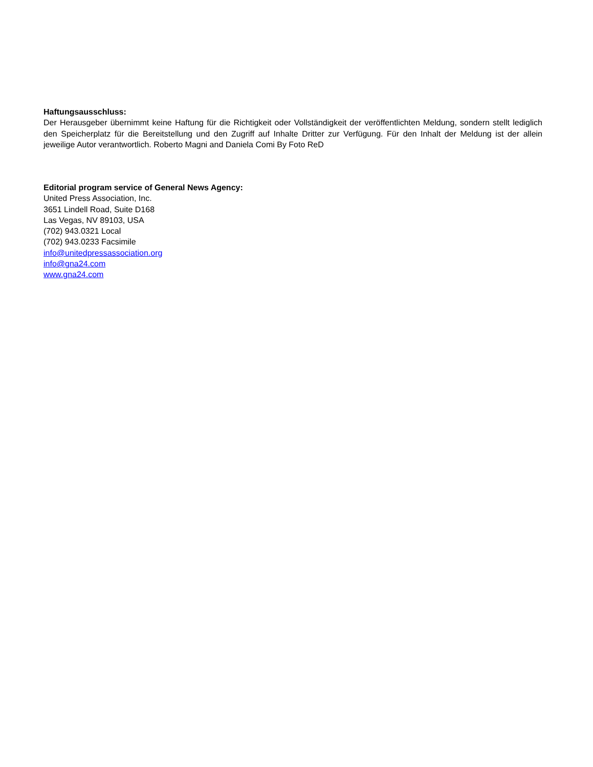Haftungsausschluss:
Der Herausgeber übernimmt keine Haftung für die Richtigkeit oder Vollständigkeit der veröffentlichten Meldung, sondern stellt lediglich den Speicherplatz für die Bereitstellung und den Zugriff auf Inhalte Dritter zur Verfügung. Für den Inhalt der Meldung ist der allein jeweilige Autor verantwortlich. Roberto Magni and Daniela Comi By Foto ReD
Editorial program service of General News Agency:
United Press Association, Inc.
3651 Lindell Road, Suite D168
Las Vegas, NV 89103, USA
(702) 943.0321 Local
(702) 943.0233 Facsimile
info@unitedpressassociation.org
info@gna24.com
www.gna24.com